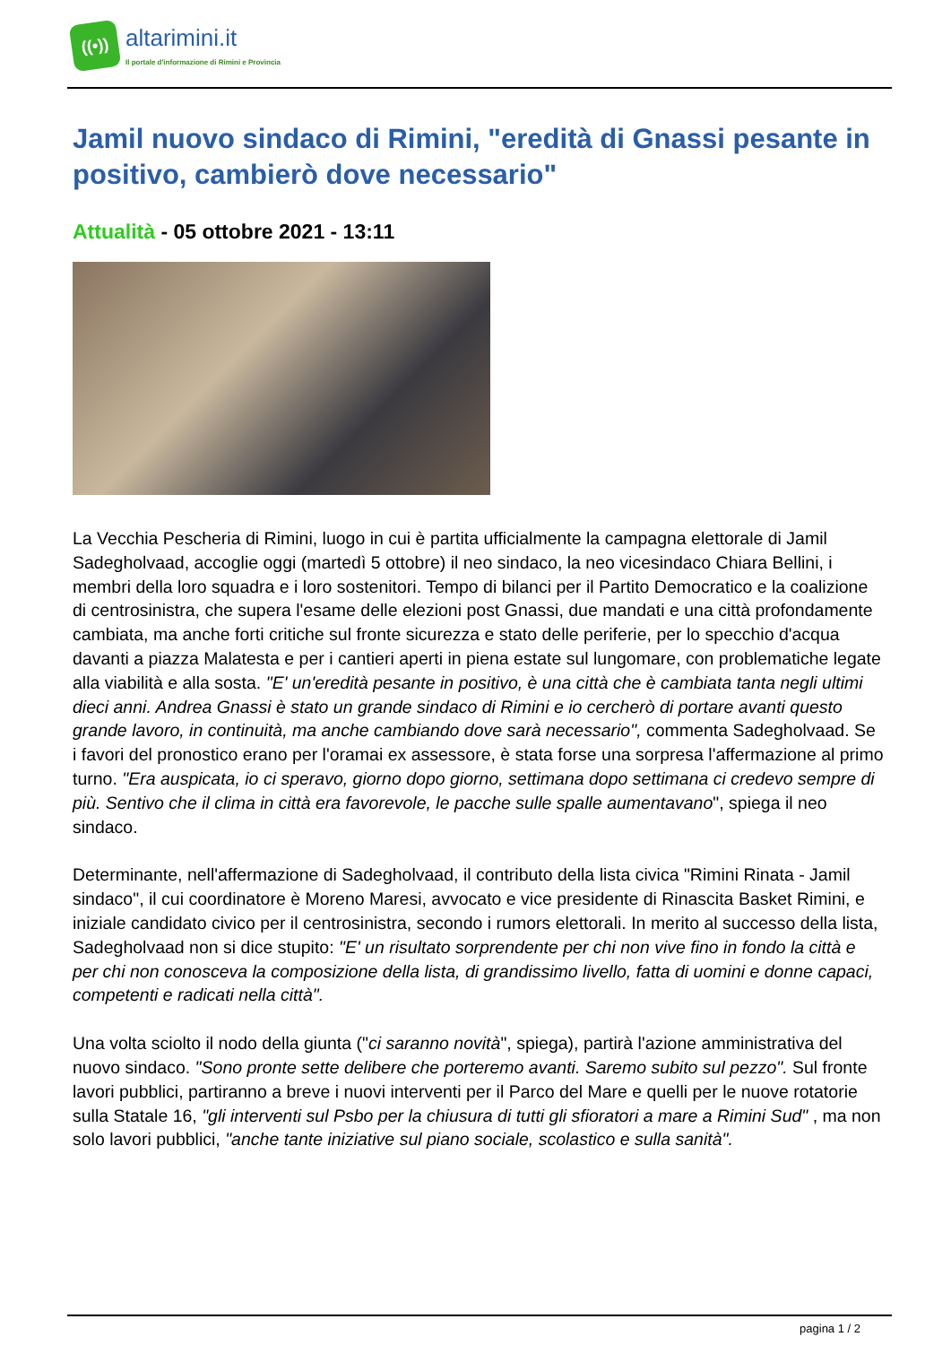((•))
altarimini.it
Il portale d'informazione di Rimini e Provincia
Jamil nuovo sindaco di Rimini, "eredità di Gnassi pesante in positivo, cambierò dove necessario"
Attualità - 05 ottobre 2021 - 13:11
La Vecchia Pescheria di Rimini, luogo in cui è partita ufficialmente la campagna elettorale di Jamil Sadegholvaad, accoglie oggi (martedì 5 ottobre) il neo sindaco, la neo vicesindaco Chiara Bellini, i membri della loro squadra e i loro sostenitori. Tempo di bilanci per il Partito Democratico e la coalizione di centrosinistra, che supera l'esame delle elezioni post Gnassi, due mandati e una città profondamente cambiata, ma anche forti critiche sul fronte sicurezza e stato delle periferie, per lo specchio d'acqua davanti a piazza Malatesta e per i cantieri aperti in piena estate sul lungomare, con problematiche legate alla viabilità e alla sosta. "E' un'eredità pesante in positivo, è una città che è cambiata tanta negli ultimi dieci anni. Andrea Gnassi è stato un grande sindaco di Rimini e io cercherò di portare avanti questo grande lavoro, in continuità, ma anche cambiando dove sarà necessario", commenta Sadegholvaad. Se i favori del pronostico erano per l'oramai ex assessore, è stata forse una sorpresa l'affermazione al primo turno. "Era auspicata, io ci speravo, giorno dopo giorno, settimana dopo settimana ci credevo sempre di più. Sentivo che il clima in città era favorevole, le pacche sulle spalle aumentavano", spiega il neo sindaco.
Determinante, nell'affermazione di Sadegholvaad, il contributo della lista civica "Rimini Rinata - Jamil sindaco", il cui coordinatore è Moreno Maresi, avvocato e vice presidente di Rinascita Basket Rimini, e iniziale candidato civico per il centrosinistra, secondo i rumors elettorali. In merito al successo della lista, Sadegholvaad non si dice stupito: "E' un risultato sorprendente per chi non vive fino in fondo la città e per chi non conosceva la composizione della lista, di grandissimo livello, fatta di uomini e donne capaci, competenti e radicati nella città".
Una volta sciolto il nodo della giunta ("ci saranno novità", spiega), partirà l'azione amministrativa del nuovo sindaco. "Sono pronte sette delibere che porteremo avanti. Saremo subito sul pezzo". Sul fronte lavori pubblici, partiranno a breve i nuovi interventi per il Parco del Mare e quelli per le nuove rotatorie sulla Statale 16, "gli interventi sul Psbo per la chiusura di tutti gli sfioratori a mare a Rimini Sud" , ma non solo lavori pubblici, "anche tante iniziative sul piano sociale, scolastico e sulla sanità".
pagina 1 / 2